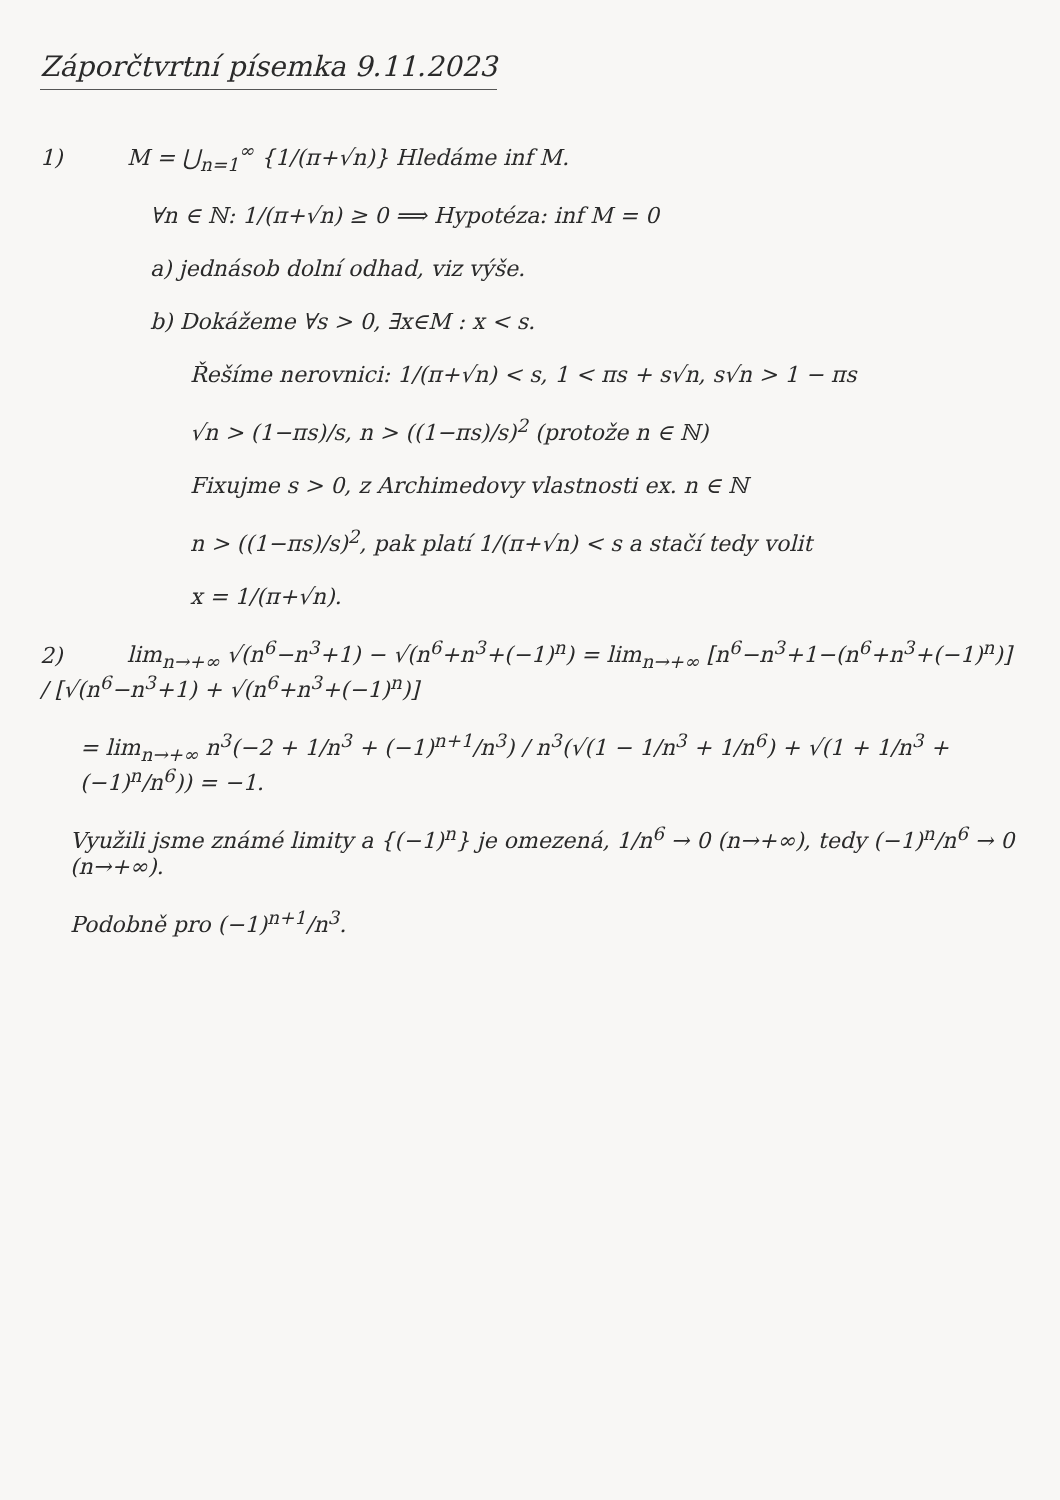Záporčtvrtní písemka 9.11.2023
1) M = ⋃<sub>n=1</sub><sup>∞</sup> {1/(π+√n)} Hledáme inf M.
∀n ∈ ℕ: 1/(π+√n) ≥ 0 ⟹ Hypotéza: inf M = 0
a) jednásob dolní odhad, viz výše.
b) Dokážeme ∀s > 0, ∃x∈M : x < s.
Řešíme nerovnici: 1/(π+√n) < s, 1 < πs + s√n, s√n > 1 − πs
√n > (1−πs)/s, n > ((1−πs)/s)<sup>2</sup> (protože n ∈ ℕ)
Fixujme s > 0, z Archimedovy vlastnosti ex. n ∈ ℕ
n > ((1−πs)/s)<sup>2</sup>, pak platí 1/(π+√n) < s a stačí tedy volit
x = 1/(π+√n).
2) lim<sub>n→+∞</sub> √(n<sup>6</sup>−n<sup>3</sup>+1) − √(n<sup>6</sup>+n<sup>3</sup>+(−1)<sup>n</sup>) = lim<sub>n→+∞</sub> [n<sup>6</sup>−n<sup>3</sup>+1−(n<sup>6</sup>+n<sup>3</sup>+(−1)<sup>n</sup>)] / [√(n<sup>6</sup>−n<sup>3</sup>+1) + √(n<sup>6</sup>+n<sup>3</sup>+(−1)<sup>n</sup>)]
= lim<sub>n→+∞</sub> n<sup>3</sup>(−2 + 1/n<sup>3</sup> + (−1)<sup>n+1</sup>/n<sup>3</sup>) / n<sup>3</sup>(√(1 − 1/n<sup>3</sup> + 1/n<sup>6</sup>) + √(1 + 1/n<sup>3</sup> + (−1)<sup>n</sup>/n<sup>6</sup>)) = −1.
Využili jsme známé limity a {(−1)<sup>n</sup>} je omezená, 1/n<sup>6</sup> → 0 (n→+∞), tedy (−1)<sup>n</sup>/n<sup>6</sup> → 0 (n→+∞).
Podobně pro (−1)<sup>n+1</sup>/n<sup>3</sup>.